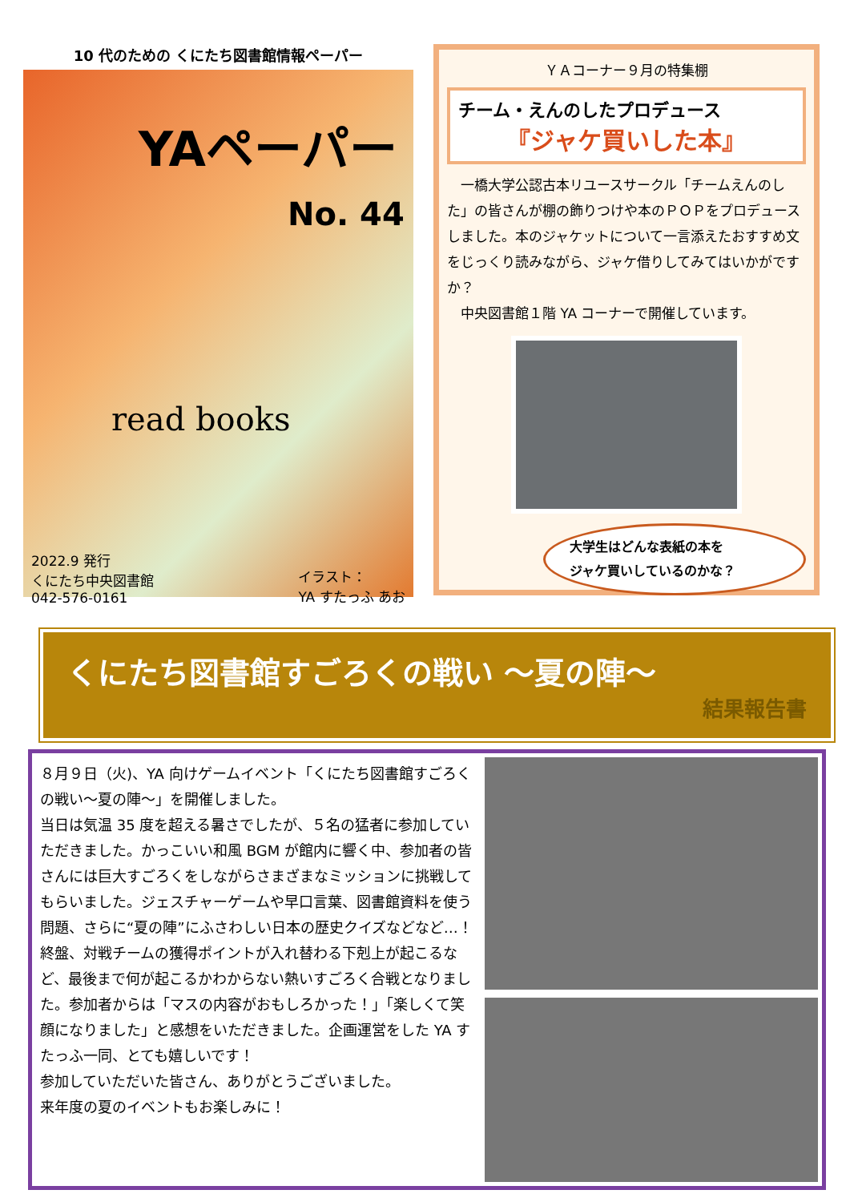10 代のための くにたち図書館情報ペーパー
YAペーパー
No. 44
read books
2022.9 発行
くにたち中央図書館
042-576-0161
イラスト：
YA すたっふ あお
ＹＡコーナー９月の特集棚
チーム・えんのしたプロデュース
『ジャケ買いした本』
　一橋大学公認古本リユースサークル「チームえんのした」の皆さんが棚の飾りつけや本のＰＯＰをプロデュースしました。本のジャケットについて一言添えたおすすめ文をじっくり読みながら、ジャケ借りしてみてはいかがですか？
　中央図書館１階 YA コーナーで開催しています。
大学生はどんな表紙の本を
ジャケ買いしているのかな？
くにたち図書館すごろくの戦い ～夏の陣～
結果報告書
８月９日（火)、YA 向けゲームイベント「くにたち図書館すごろくの戦い～夏の陣～」を開催しました。
当日は気温 35 度を超える暑さでしたが、５名の猛者に参加していただきました。かっこいい和風 BGM が館内に響く中、参加者の皆さんには巨大すごろくをしながらさまざまなミッションに挑戦してもらいました。ジェスチャーゲームや早口言葉、図書館資料を使う問題、さらに“夏の陣”にふさわしい日本の歴史クイズなどなど…！　終盤、対戦チームの獲得ポイントが入れ替わる下剋上が起こるなど、最後まで何が起こるかわからない熱いすごろく合戦となりました。参加者からは「マスの内容がおもしろかった！」「楽しくて笑顔になりました」と感想をいただきました。企画運営をした YA すたっふ一同、とても嬉しいです！
参加していただいた皆さん、ありがとうございました。
来年度の夏のイベントもお楽しみに！